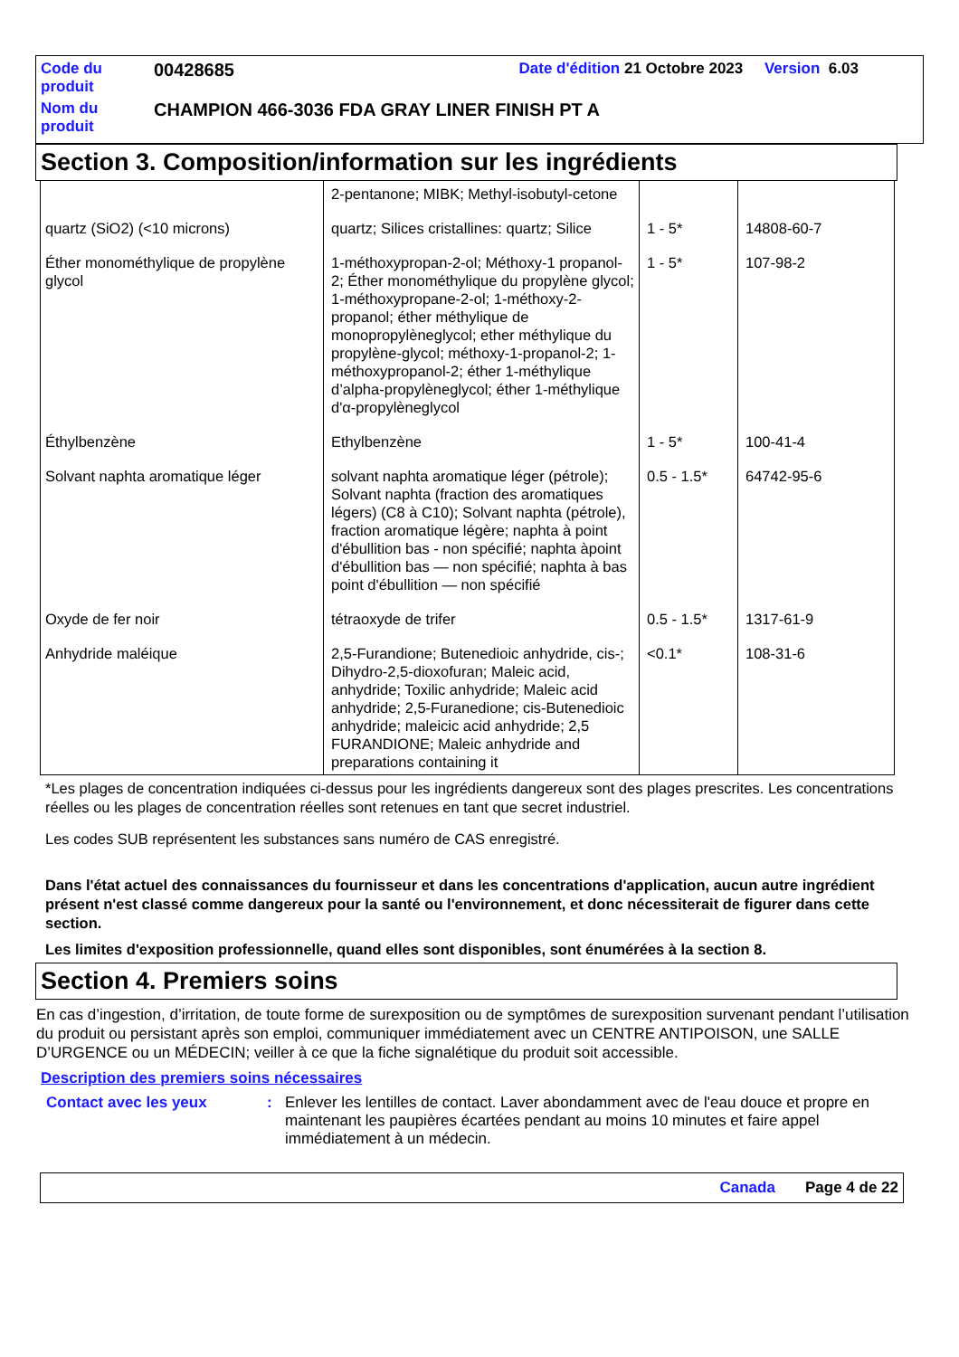| Code du produit | 00428685 | Date d'édition 21 Octobre 2023 Version 6.03 |
| Nom du produit | CHAMPION 466-3036 FDA GRAY LINER FINISH PT A | |
Section 3. Composition/information sur les ingrédients
| | 2-pentanone; MIBK; Methyl-isobutyl-cetone | | |
| quartz (SiO2) (<10 microns) | quartz; Silices cristallines: quartz; Silice | 1 - 5* | 14808-60-7 |
| Éther monométhylique de propylène glycol | 1-méthoxypropan-2-ol; Méthoxy-1 propanol-2; Éther monométhylique du propylène glycol; 1-méthoxypropane-2-ol; 1-méthoxy-2-propanol; éther méthylique de monopropylèneglycol; ether méthylique du propylène-glycol; méthoxy-1-propanol-2; 1-méthoxypropanol-2; éther 1-méthylique d’alpha-propylèneglycol; éther 1-méthylique d'α-propylèneglycol | 1 - 5* | 107-98-2 |
| Éthylbenzène | Ethylbenzène | 1 - 5* | 100-41-4 |
| Solvant naphta aromatique léger | solvant naphta aromatique léger (pétrole); Solvant naphta (fraction des aromatiques légers) (C8 à C10); Solvant naphta (pétrole), fraction aromatique légère; naphta à point d'ébullition bas - non spécifié; naphta àpoint d'ébullition bas — non spécifié; naphta à bas point d'ébullition — non spécifié | 0.5 - 1.5* | 64742-95-6 |
| Oxyde de fer noir | tétraoxyde de trifer | 0.5 - 1.5* | 1317-61-9 |
| Anhydride maléique | 2,5-Furandione; Butenedioic anhydride, cis-; Dihydro-2,5-dioxofuran; Maleic acid, anhydride; Toxilic anhydride; Maleic acid anhydride; 2,5-Furanedione; cis-Butenedioic anhydride; maleicic acid anhydride; 2,5 FURANDIONE; Maleic anhydride and preparations containing it | <0.1* | 108-31-6 |
*Les plages de concentration indiquées ci-dessus pour les ingrédients dangereux sont des plages prescrites. Les concentrations réelles ou les plages de concentration réelles sont retenues en tant que secret industriel.
Les codes SUB représentent les substances sans numéro de CAS enregistré.
Dans l'état actuel des connaissances du fournisseur et dans les concentrations d'application, aucun autre ingrédient présent n'est classé comme dangereux pour la santé ou l'environnement, et donc nécessiterait de figurer dans cette section.
Les limites d'exposition professionnelle, quand elles sont disponibles, sont énumérées à la section 8.
Section 4. Premiers soins
En cas d’ingestion, d’irritation, de toute forme de surexposition ou de symptômes de surexposition survenant pendant l’utilisation du produit ou persistant après son emploi, communiquer immédiatement avec un CENTRE ANTIPOISON, une SALLE D’URGENCE ou un MÉDECIN; veiller à ce que la fiche signalétique du produit soit accessible.
Description des premiers soins nécessaires
| Contact avec les yeux | : | Enlever les lentilles de contact. Laver abondamment avec de l'eau douce et propre en maintenant les paupières écartées pendant au moins 10 minutes et faire appel immédiatement à un médecin. |
Canada Page 4 de 22